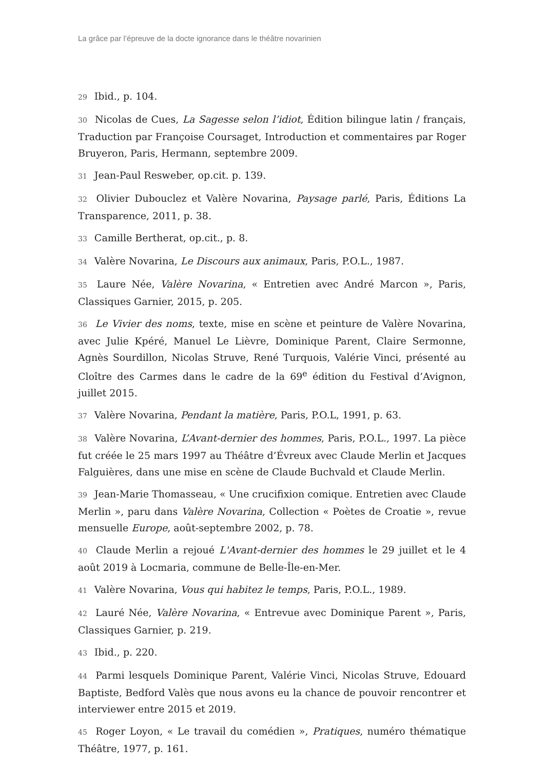La grâce par l’épreuve de la docte ignorance dans le théâtre novarinien
29 Ibid., p. 104.
30 Nicolas de Cues, La Sagesse selon l’idiot, Édition bilingue latin / français, Traduction par Françoise Coursaget, Introduction et commentaires par Roger Bruyeron, Paris, Hermann, septembre 2009.
31 Jean-Paul Resweber, op.cit. p. 139.
32 Olivier Dubouclez et Valère Novarina, Paysage parlé, Paris, Éditions La Transparence, 2011, p. 38.
33 Camille Bertherat, op.cit., p. 8.
34 Valère Novarina, Le Discours aux animaux, Paris, P.O.L., 1987.
35 Laure Née, Valère Novarina, « Entretien avec André Marcon », Paris, Classiques Garnier, 2015, p. 205.
36 Le Vivier des noms, texte, mise en scène et peinture de Valère Novarina, avec Julie Kpéré, Manuel Le Lièvre, Dominique Parent, Claire Sermonne, Agnès Sourdillon, Nicolas Struve, René Turquois, Valérie Vinci, présenté au Cloître des Carmes dans le cadre de la 69<sup>e</sup> édition du Festival d’Avignon, juillet 2015.
37 Valère Novarina, Pendant la matière, Paris, P.O.L, 1991, p. 63.
38 Valère Novarina, L’Avant-dernier des hommes, Paris, P.O.L., 1997. La pièce fut créée le 25 mars 1997 au Théâtre d’Évreux avec Claude Merlin et Jacques Falguières, dans une mise en scène de Claude Buchvald et Claude Merlin.
39 Jean-Marie Thomasseau, « Une crucifixion comique. Entretien avec Claude Merlin », paru dans Valère Novarina, Collection « Poètes de Croatie », revue mensuelle Europe, août-septembre 2002, p. 78.
40 Claude Merlin a rejoué L'Avant-dernier des hommes le 29 juillet et le 4 août 2019 à Locmaria, commune de Belle-Île-en-Mer.
41 Valère Novarina, Vous qui habitez le temps, Paris, P.O.L., 1989.
42 Lauré Née, Valère Novarina, « Entrevue avec Dominique Parent », Paris, Classiques Garnier, p. 219.
43 Ibid., p. 220.
44 Parmi lesquels Dominique Parent, Valérie Vinci, Nicolas Struve, Edouard Baptiste, Bedford Valès que nous avons eu la chance de pouvoir rencontrer et interviewer entre 2015 et 2019.
45 Roger Loyon, « Le travail du comédien », Pratiques, numéro thématique Théâtre, 1977, p. 161.